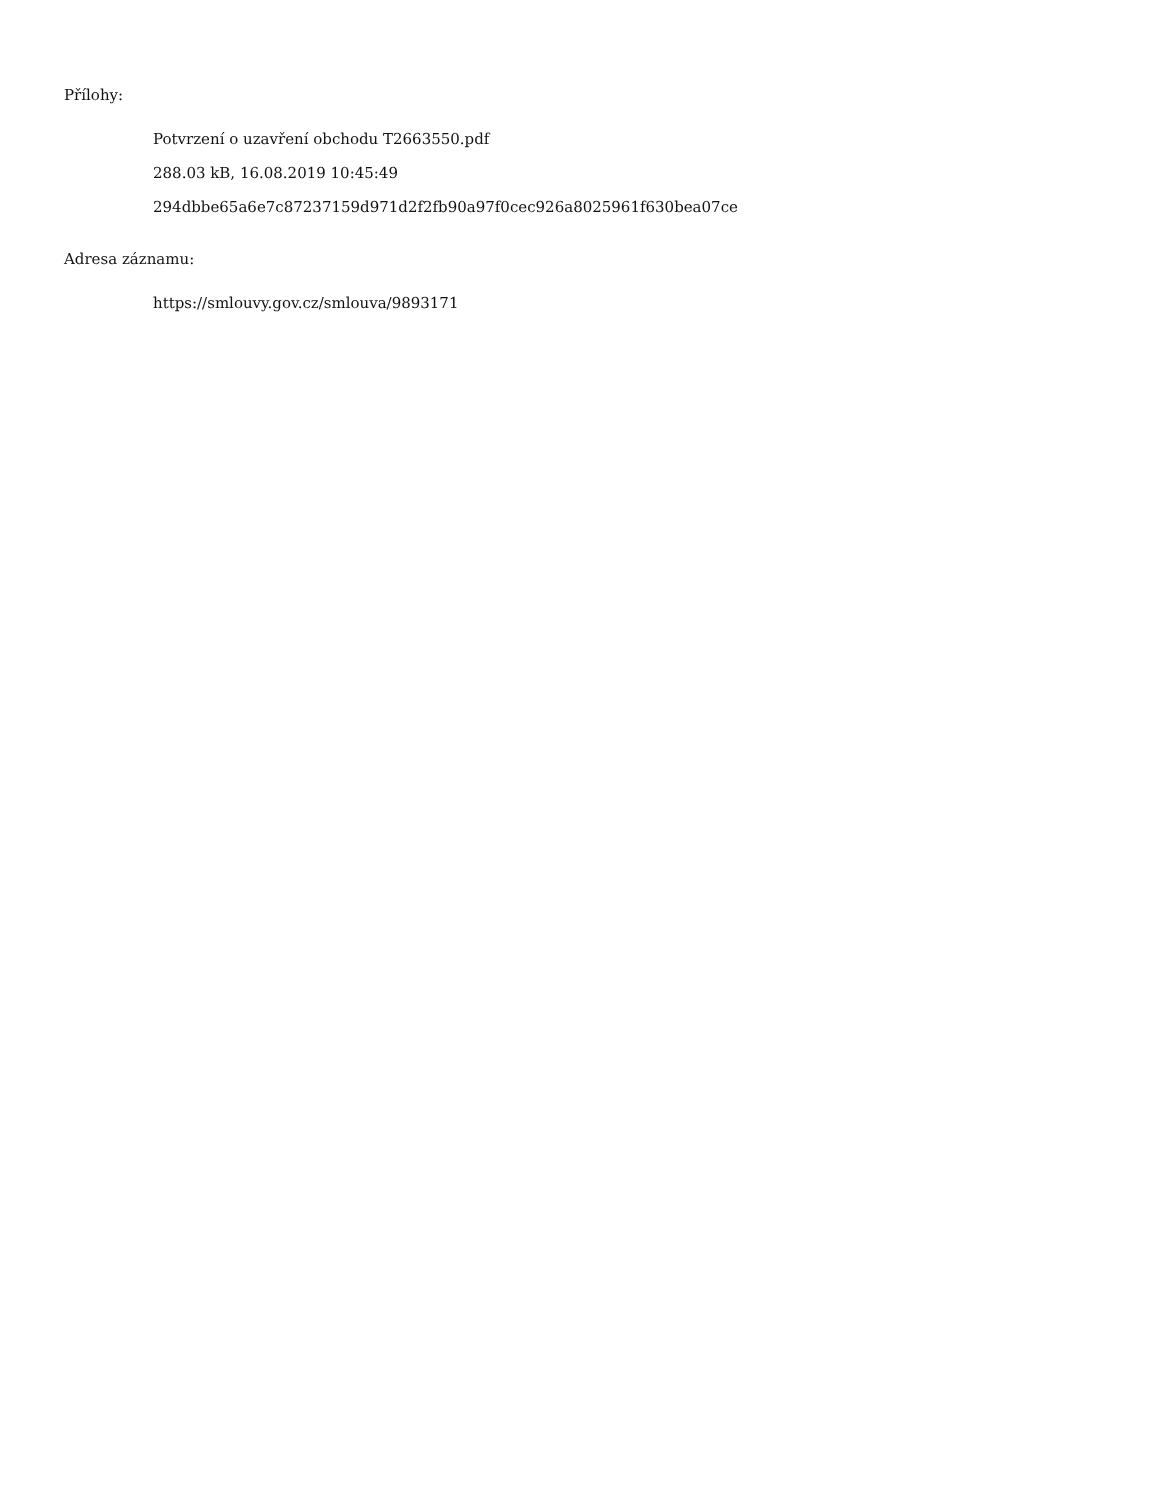Přílohy:
Potvrzení o uzavření obchodu T2663550.pdf
288.03 kB, 16.08.2019 10:45:49
294dbbe65a6e7c87237159d971d2f2fb90a97f0cec926a8025961f630bea07ce
Adresa záznamu:
https://smlouvy.gov.cz/smlouva/9893171